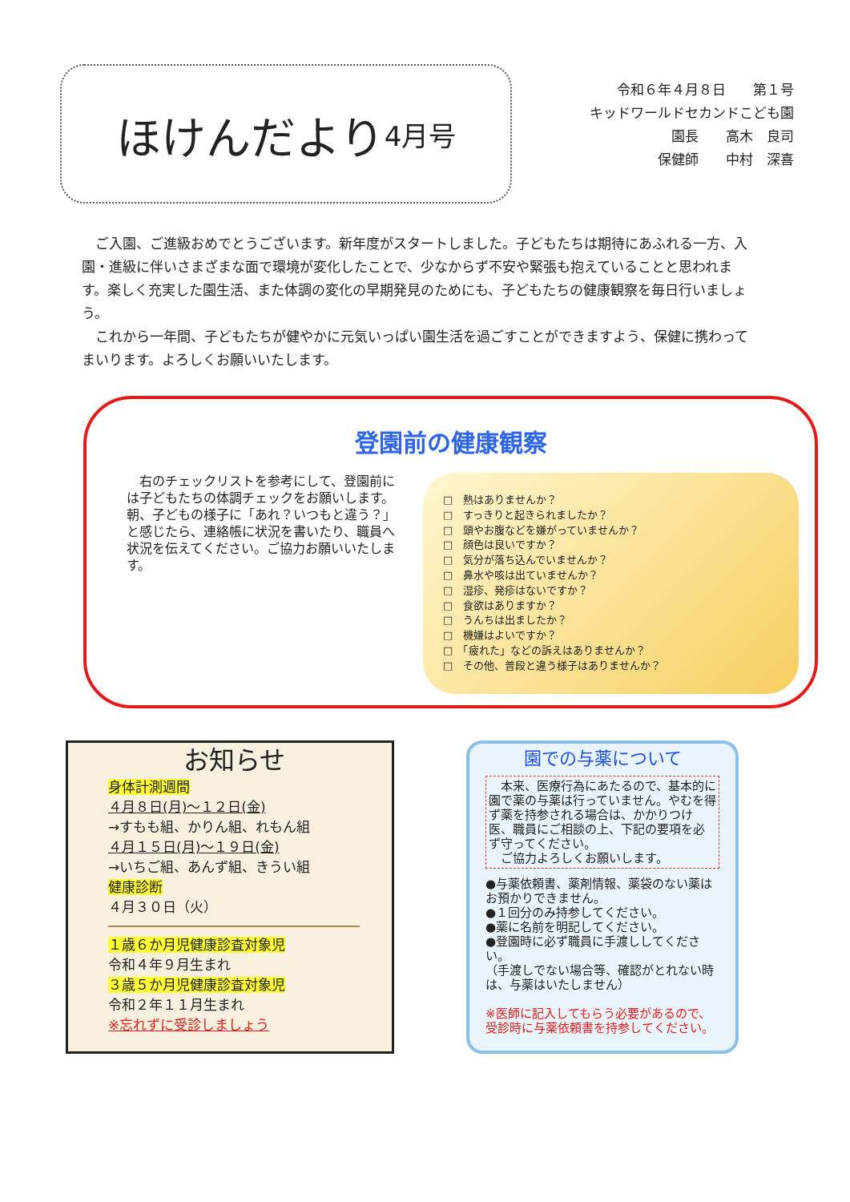ほけんだより 4月号
令和６年４月８日　　第１号
キッドワールドセカンドこども園
園長　　高木　良司
保健師　　中村　深喜
ご入園、ご進級おめでとうございます。新年度がスタートしました。子どもたちは期待にあふれる一方、入園・進級に伴いさまざまな面で環境が変化したことで、少なからず不安や緊張も抱えていることと思われます。楽しく充実した園生活、また体調の変化の早期発見のためにも、子どもたちの健康観察を毎日行いましょう。
これから一年間、子どもたちが健やかに元気いっぱい園生活を過ごすことができますよう、保健に携わってまいります。よろしくお願いいたします。
登園前の健康観察
　右のチェックリストを参考にして、登園前には子どもたちの体調チェックをお願いします。朝、子どもの様子に「あれ？いつもと違う？」と感じたら、連絡帳に状況を書いたり、職員へ状況を伝えてください。ご協力お願いいたします。
□　熱はありませんか？
□　すっきりと起きられましたか？
□　頭やお腹などを嫌がっていませんか？
□　顔色は良いですか？
□　気分が落ち込んでいませんか？
□　鼻水や咳は出ていませんか？
□　湿疹、発疹はないですか？
□　食欲はありますか？
□　うんちは出ましたか？
□　機嫌はよいですか？
□　「疲れた」などの訴えはありませんか？
□　その他、普段と違う様子はありませんか？
お知らせ
身体計測週間
４月８日(月)～１２日(金)
→すもも組、かりん組、れもん組
４月１５日(月)～１９日(金)
→いちご組、あんず組、きうい組
健康診断
４月３０日（火）
１歳６か月児健康診査対象児
令和４年９月生まれ
３歳５か月児健康診査対象児
令和２年１１月生まれ
※忘れずに受診しましょう
園での与薬について
　本来、医療行為にあたるので、基本的に園で薬の与薬は行っていません。やむを得ず薬を持参される場合は、かかりつけ医、職員にご相談の上、下記の要項を必ず守ってください。
　ご協力よろしくお願いします。
●与薬依頼書、薬剤情報、薬袋のない薬はお預かりできません。
●１回分のみ持参してください。
●薬に名前を明記してください。
●登園時に必ず職員に手渡ししてください。
（手渡しでない場合等、確認がとれない時は、与薬はいたしません）
※医師に記入してもらう必要があるので、受診時に与薬依頼書を持参してください。